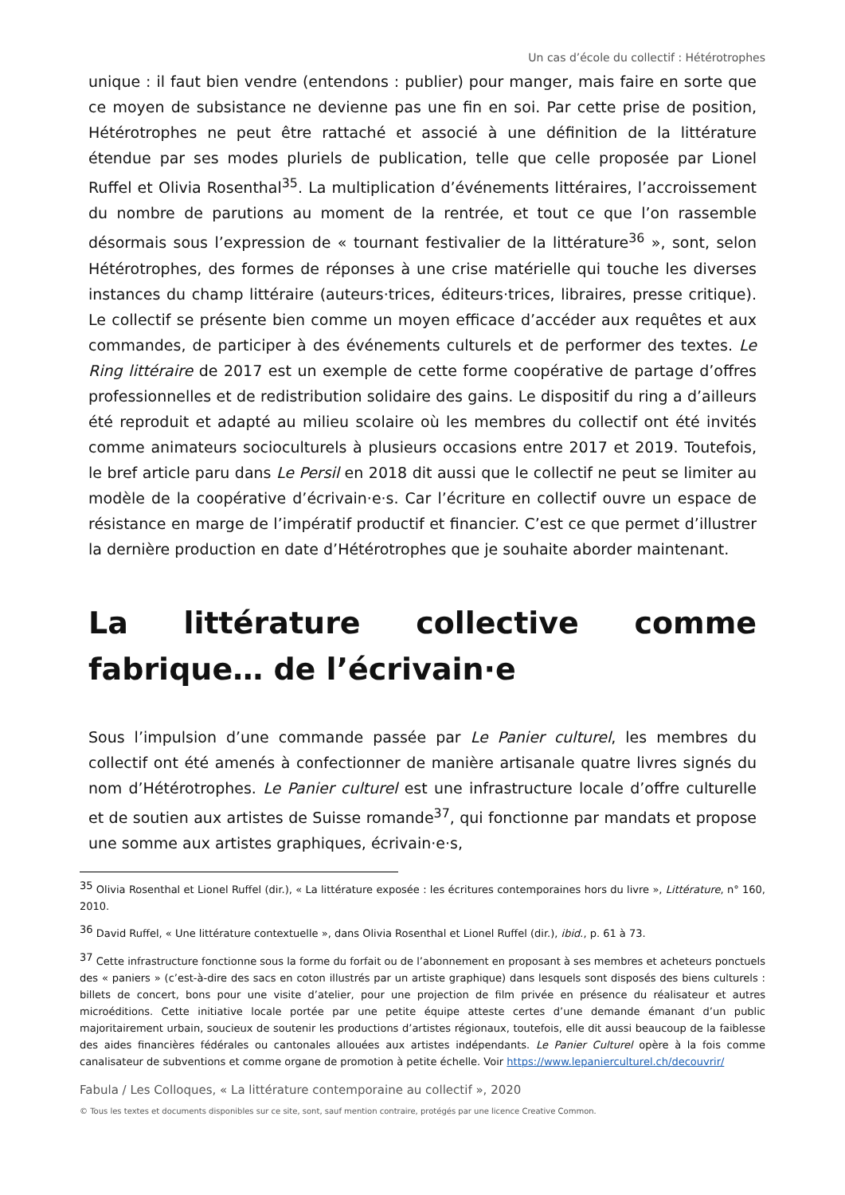Un cas d’école du collectif : Hétérotrophes
unique : il faut bien vendre (entendons : publier) pour manger, mais faire en sorte que ce moyen de subsistance ne devienne pas une fin en soi. Par cette prise de position, Hétérotrophes ne peut être rattaché et associé à une définition de la littérature étendue par ses modes pluriels de publication, telle que celle proposée par Lionel Ruffel et Olivia Rosenthal<sup>35</sup>. La multiplication d’événements littéraires, l’accroissement du nombre de parutions au moment de la rentrée, et tout ce que l’on rassemble désormais sous l’expression de « tournant festivalier de la littérature<sup>36</sup> », sont, selon Hétérotrophes, des formes de réponses à une crise matérielle qui touche les diverses instances du champ littéraire (auteurs·trices, éditeurs·trices, libraires, presse critique). Le collectif se présente bien comme un moyen efficace d’accéder aux requêtes et aux commandes, de participer à des événements culturels et de performer des textes. Le Ring littéraire de 2017 est un exemple de cette forme coopérative de partage d’offres professionnelles et de redistribution solidaire des gains. Le dispositif du ring a d’ailleurs été reproduit et adapté au milieu scolaire où les membres du collectif ont été invités comme animateurs socioculturels à plusieurs occasions entre 2017 et 2019. Toutefois, le bref article paru dans Le Persil en 2018 dit aussi que le collectif ne peut se limiter au modèle de la coopérative d’écrivain·e·s. Car l’écriture en collectif ouvre un espace de résistance en marge de l’impératif productif et financier. C’est ce que permet d’illustrer la dernière production en date d’Hétérotrophes que je souhaite aborder maintenant.
La littérature collective comme fabrique… de l’écrivain·e
Sous l’impulsion d’une commande passée par Le Panier culturel, les membres du collectif ont été amenés à confectionner de manière artisanale quatre livres signés du nom d’Hétérotrophes. Le Panier culturel est une infrastructure locale d’offre culturelle et de soutien aux artistes de Suisse romande<sup>37</sup>, qui fonctionne par mandats et propose une somme aux artistes graphiques, écrivain·e·s,
<sup>35</sup> Olivia Rosenthal et Lionel Ruffel (dir.), « La littérature exposée : les écritures contemporaines hors du livre », Littérature, n° 160, 2010.
<sup>36</sup> David Ruffel, « Une littérature contextuelle », dans Olivia Rosenthal et Lionel Ruffel (dir.), ibid., p. 61 à 73.
<sup>37</sup> Cette infrastructure fonctionne sous la forme du forfait ou de l’abonnement en proposant à ses membres et acheteurs ponctuels des « paniers » (c’est-à-dire des sacs en coton illustrés par un artiste graphique) dans lesquels sont disposés des biens culturels : billets de concert, bons pour une visite d’atelier, pour une projection de film privée en présence du réalisateur et autres microéditions. Cette initiative locale portée par une petite équipe atteste certes d’une demande émanant d’un public majoritairement urbain, soucieux de soutenir les productions d’artistes régionaux, toutefois, elle dit aussi beaucoup de la faiblesse des aides financières fédérales ou cantonales allouées aux artistes indépendants. Le Panier Culturel opère à la fois comme canalisateur de subventions et comme organe de promotion à petite échelle. Voir https://www.lepanierculturel.ch/decouvrir/
Fabula / Les Colloques, « La littérature contemporaine au collectif », 2020
© Tous les textes et documents disponibles sur ce site, sont, sauf mention contraire, protégés par une licence Creative Common.